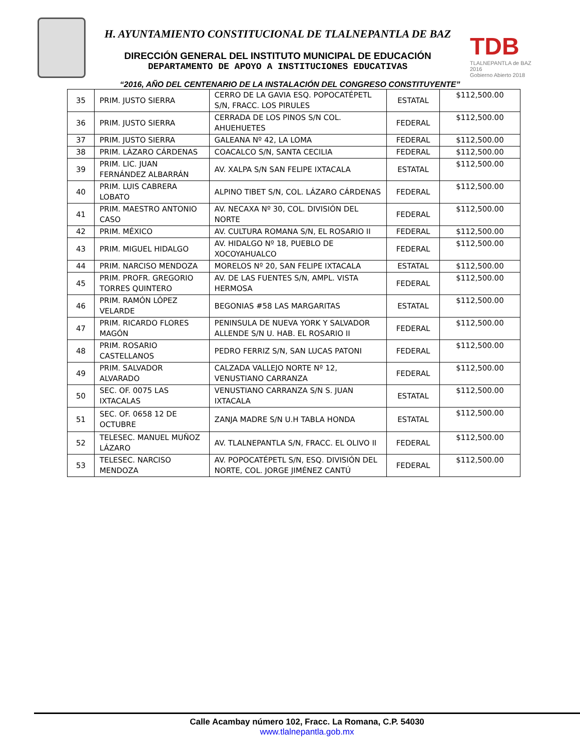H. AYUNTAMIENTO CONSTITUCIONAL DE TLALNEPANTLA DE BAZ
DIRECCIÓN GENERAL DEL INSTITUTO MUNICIPAL DE EDUCACIÓN
DEPARTAMENTO DE APOYO A INSTITUCIONES EDUCATIVAS
TDB
TLALNEPANTLA de BAZ 2016
Gobierno Abierto 2018
“2016, AÑO DEL CENTENARIO DE LA INSTALACIÓN DEL CONGRESO CONSTITUYENTE”
| 35 | PRIM. JUSTO SIERRA | CERRO DE LA GAVIA ESQ. POPOCATÉPETL S/N, FRACC. LOS PIRULES | ESTATAL | $112,500.00 |
| 36 | PRIM. JUSTO SIERRA | CERRADA DE LOS PINOS S/N COL. AHUEHUETES | FEDERAL | $112,500.00 |
| 37 | PRIM. JUSTO SIERRA | GALEANA Nº 42, LA LOMA | FEDERAL | $112,500.00 |
| 38 | PRIM. LÁZARO CÁRDENAS | COACALCO S/N, SANTA CECILIA | FEDERAL | $112,500.00 |
| 39 | PRIM. LIC. JUAN FERNÁNDEZ ALBARRÁN | AV. XALPA S/N SAN FELIPE IXTACALA | ESTATAL | $112,500.00 |
| 40 | PRIM. LUIS CABRERA LOBATO | ALPINO TIBET S/N, COL. LÁZARO CÁRDENAS | FEDERAL | $112,500.00 |
| 41 | PRIM. MAESTRO ANTONIO CASO | AV. NECAXA Nº 30, COL. DIVISIÓN DEL NORTE | FEDERAL | $112,500.00 |
| 42 | PRIM. MÉXICO | AV. CULTURA ROMANA S/N, EL ROSARIO II | FEDERAL | $112,500.00 |
| 43 | PRIM. MIGUEL HIDALGO | AV. HIDALGO Nº 18, PUEBLO DE XOCOYAHUALCO | FEDERAL | $112,500.00 |
| 44 | PRIM. NARCISO MENDOZA | MORELOS Nº 20, SAN FELIPE IXTACALA | ESTATAL | $112,500.00 |
| 45 | PRIM. PROFR. GREGORIO TORRES QUINTERO | AV. DE LAS FUENTES S/N, AMPL. VISTA HERMOSA | FEDERAL | $112,500.00 |
| 46 | PRIM. RAMÓN LÓPEZ VELARDE | BEGONIAS #58 LAS MARGARITAS | ESTATAL | $112,500.00 |
| 47 | PRIM. RICARDO FLORES MAGÓN | PENINSULA DE NUEVA YORK Y SALVADOR ALLENDE S/N U. HAB. EL ROSARIO II | FEDERAL | $112,500.00 |
| 48 | PRIM. ROSARIO CASTELLANOS | PEDRO FERRIZ S/N, SAN LUCAS PATONI | FEDERAL | $112,500.00 |
| 49 | PRIM. SALVADOR ALVARADO | CALZADA VALLEJO NORTE Nº 12, VENUSTIANO CARRANZA | FEDERAL | $112,500.00 |
| 50 | SEC. OF. 0075 LAS IXTACALAS | VENUSTIANO CARRANZA S/N S. JUAN IXTACALA | ESTATAL | $112,500.00 |
| 51 | SEC. OF. 0658 12 DE OCTUBRE | ZANJA MADRE S/N U.H TABLA HONDA | ESTATAL | $112,500.00 |
| 52 | TELESEC. MANUEL MUÑOZ LÁZARO | AV. TLALNEPANTLA S/N, FRACC. EL OLIVO II | FEDERAL | $112,500.00 |
| 53 | TELESEC. NARCISO MENDOZA | AV. POPOCATÉPETL S/N, ESQ. DIVISIÓN DEL NORTE, COL. JORGE JIMÉNEZ CANTÚ | FEDERAL | $112,500.00 |
Calle Acambay número 102, Fracc. La Romana, C.P. 54030
www.tlalnepantla.gob.mx